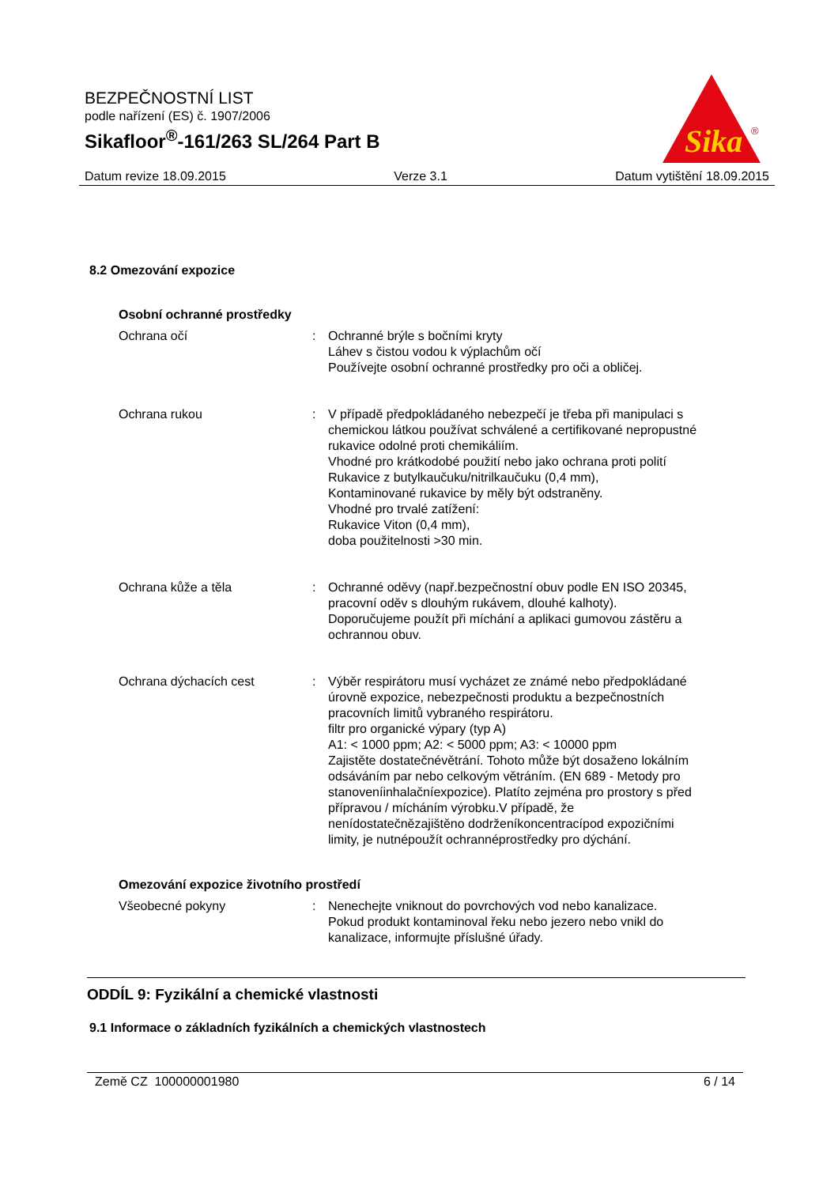BEZPEČNOSTNÍ LIST
podle nařízení (ES) č. 1907/2006
Sikafloor<sup>®</sup>-161/263 SL/264 Part B
Sika
®
Datum revize 18.09.2015 Verze 3.1 Datum vytištění 18.09.2015
8.2 Omezování expozice
Osobní ochranné prostředky
Ochrana očí : Ochranné brýle s bočními kryty
Láhev s čistou vodou k výplachům očí
Používejte osobní ochranné prostředky pro oči a obličej.
Ochrana rukou : V případě předpokládaného nebezpečí je třeba při manipulaci s chemickou látkou používat schválené a certifikované nepropustné rukavice odolné proti chemikáliím.
Vhodné pro krátkodobé použití nebo jako ochrana proti polití
Rukavice z butylkaučuku/nitrilkaučuku (0,4 mm),
Kontaminované rukavice by měly být odstraněny.
Vhodné pro trvalé zatížení:
Rukavice Viton (0,4 mm),
doba použitelnosti >30 min.
Ochrana kůže a těla : Ochranné oděvy (např.bezpečnostní obuv podle EN ISO 20345, pracovní oděv s dlouhým rukávem, dlouhé kalhoty).
Doporučujeme použít při míchání a aplikaci gumovou zástěru a ochrannou obuv.
Ochrana dýchacích cest : Výběr respirátoru musí vycházet ze známé nebo předpokládané úrovně expozice, nebezpečnosti produktu a bezpečnostních pracovních limitů vybraného respirátoru.
filtr pro organické výpary (typ A)
A1: < 1000 ppm; A2: < 5000 ppm; A3: < 10000 ppm
Zajistěte dostatečnévětrání. Tohoto může být dosaženo lokálním odsáváním par nebo celkovým větráním. (EN 689 - Metody pro stanoveníinhalačníexpozice). Platíto zejména pro prostory s před přípravou / mícháním výrobku.V případě, že nenídostatečnězajištěno dodrženíkoncentracípod expozičními limity, je nutnépoužít ochrannéprostředky pro dýchání.
Omezování expozice životního prostředí
Všeobecné pokyny : Nenechejte vniknout do povrchových vod nebo kanalizace.
Pokud produkt kontaminoval řeku nebo jezero nebo vnikl do kanalizace, informujte příslušné úřady.
ODDÍL 9: Fyzikální a chemické vlastnosti
9.1 Informace o základních fyzikálních a chemických vlastnostech
Země CZ 100000001980 6 / 14